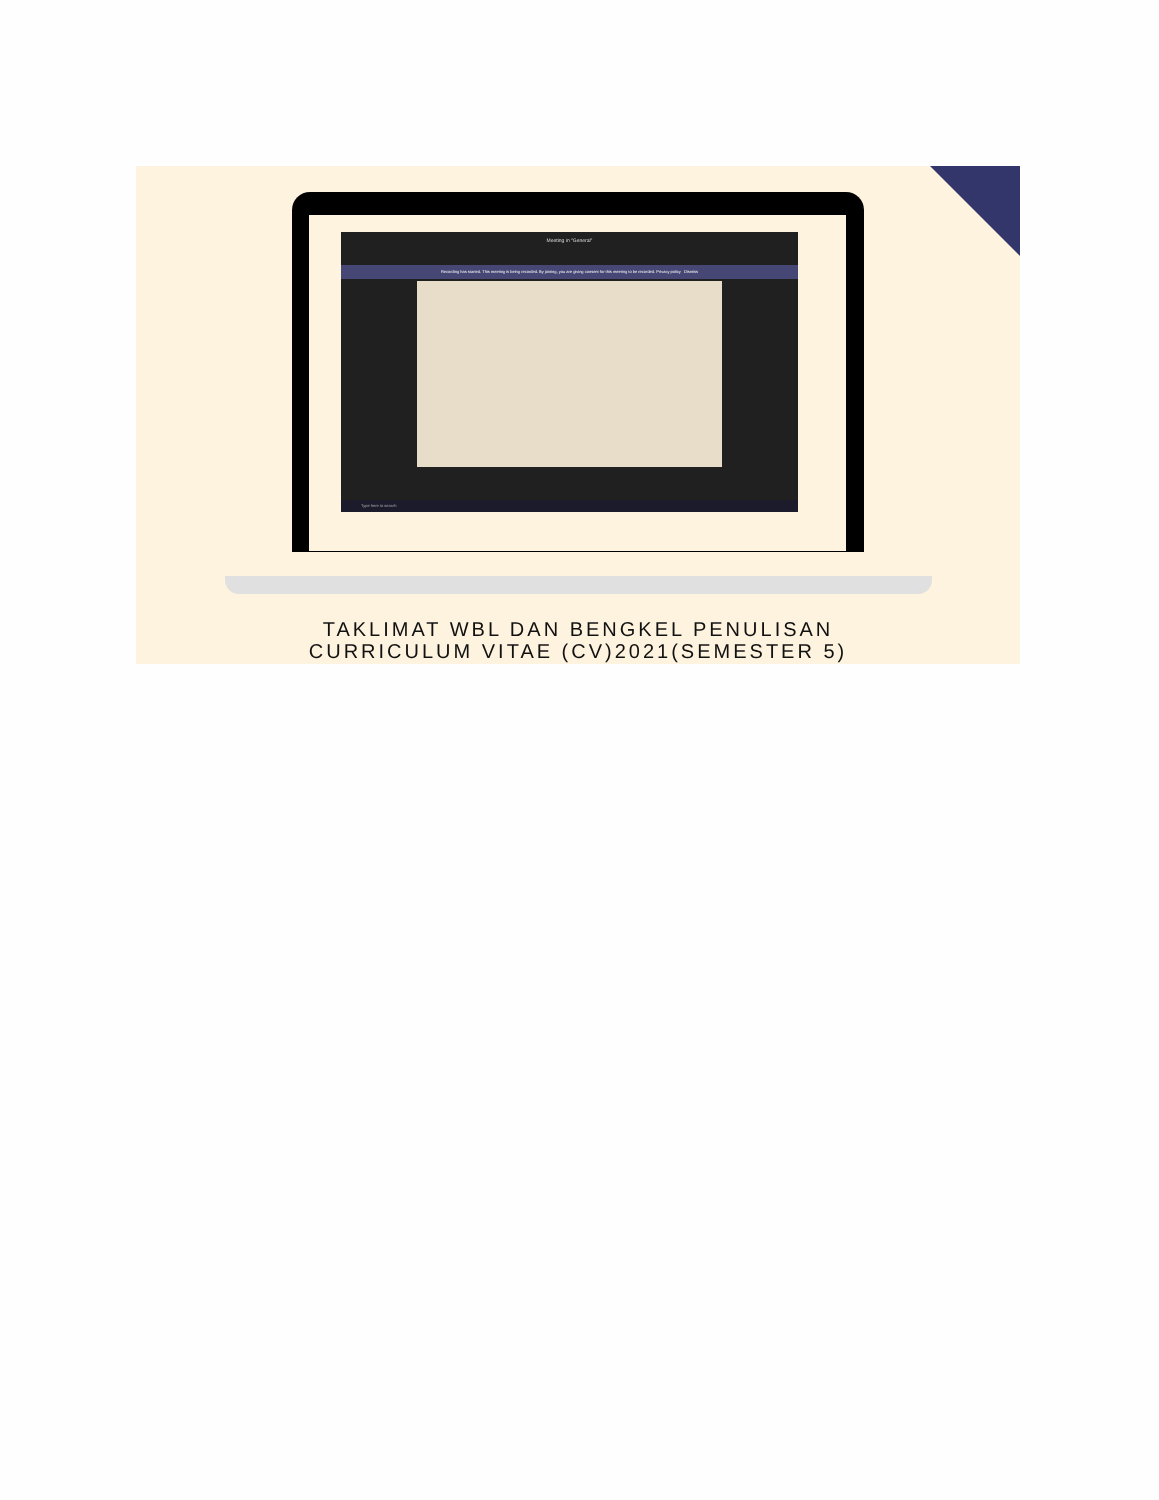Meeting in "General"
Recording has started. This meeting is being recorded. By joining, you are giving consent for this meeting to be recorded. Privacy policy Dismiss
Type here to search
TAKLIMAT WBL DAN BENGKEL PENULISAN
CURRICULUM VITAE (CV)2021(SEMESTER 5)